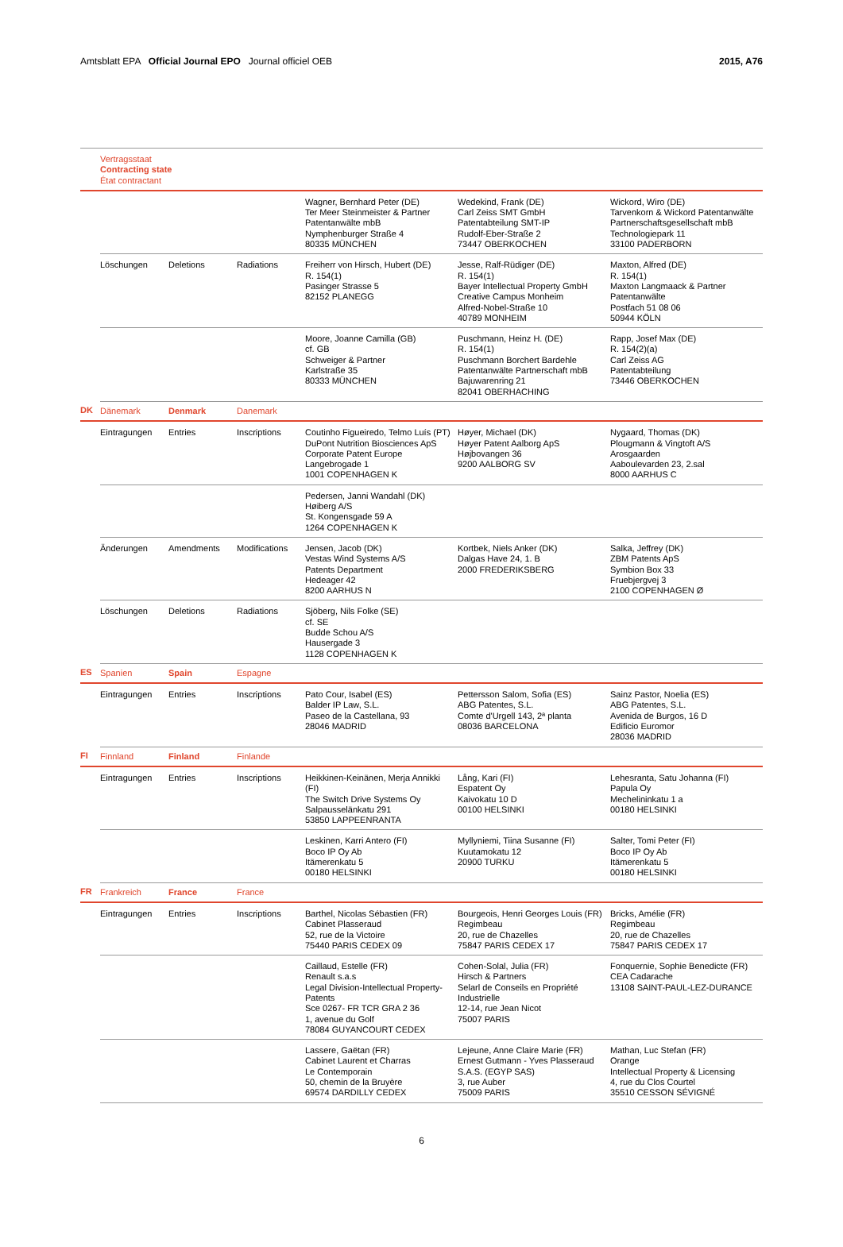Amtsblatt EPA Official Journal EPO Journal officiel OEB 2015, A76
| | Vertragsstaat Contracting state État contractant | | | | | |
| | | | | Wagner, Bernhard Peter (DE) Ter Meer Steinmeister & Partner Patentanwälte mbB Nymphenburger Straße 4 80335 MÜNCHEN | Wedekind, Frank (DE) Carl Zeiss SMT GmbH Patentabteilung SMT-IP Rudolf-Eber-Straße 2 73447 OBERKOCHEN | Wickord, Wiro (DE) Tarvenkorn & Wickord Patentanwälte Partnerschaftsgesellschaft mbB Technologiepark 11 33100 PADERBORN |
| | Löschungen | Deletions | Radiations | Freiherr von Hirsch, Hubert (DE) R. 154(1) Pasinger Strasse 5 82152 PLANEGG | Jesse, Ralf-Rüdiger (DE) R. 154(1) Bayer Intellectual Property GmbH Creative Campus Monheim Alfred-Nobel-Straße 10 40789 MONHEIM | Maxton, Alfred (DE) R. 154(1) Maxton Langmaack & Partner Patentanwälte Postfach 51 08 06 50944 KÖLN |
| | | | | Moore, Joanne Camilla (GB) cf. GB Schweiger & Partner Karlstraße 35 80333 MÜNCHEN | Puschmann, Heinz H. (DE) R. 154(1) Puschmann Borchert Bardehle Patentanwälte Partnerschaft mbB Bajuwarenring 21 82041 OBERHACHING | Rapp, Josef Max (DE) R. 154(2)(a) Carl Zeiss AG Patentabteilung 73446 OBERKOCHEN |
| DK | Dänemark | Denmark | Danemark | | | |
| | Eintragungen | Entries | Inscriptions | Coutinho Figueiredo, Telmo Luís (PT) DuPont Nutrition Biosciences ApS Corporate Patent Europe Langebrogade 1 1001 COPENHAGEN K | Høyer, Michael (DK) Høyer Patent Aalborg ApS Højbovangen 36 9200 AALBORG SV | Nygaard, Thomas (DK) Plougmann & Vingtoft A/S Arosgaarden Aaboulevarden 23, 2.sal 8000 AARHUS C |
| | | | | Pedersen, Janni Wandahl (DK) Høiberg A/S St. Kongensgade 59 A 1264 COPENHAGEN K | | |
| | Änderungen | Amendments | Modifications | Jensen, Jacob (DK) Vestas Wind Systems A/S Patents Department Hedeager 42 8200 AARHUS N | Kortbek, Niels Anker (DK) Dalgas Have 24, 1. B 2000 FREDERIKSBERG | Salka, Jeffrey (DK) ZBM Patents ApS Symbion Box 33 Fruebjergvej 3 2100 COPENHAGEN Ø |
| | Löschungen | Deletions | Radiations | Sjöberg, Nils Folke (SE) cf. SE Budde Schou A/S Hausergade 3 1128 COPENHAGEN K | | |
| ES | Spanien | Spain | Espagne | | | |
| | Eintragungen | Entries | Inscriptions | Pato Cour, Isabel (ES) Balder IP Law, S.L. Paseo de la Castellana, 93 28046 MADRID | Pettersson Salom, Sofia (ES) ABG Patentes, S.L. Comte d'Urgell 143, 2ª planta 08036 BARCELONA | Sainz Pastor, Noelia (ES) ABG Patentes, S.L. Avenida de Burgos, 16 D Edificio Euromor 28036 MADRID |
| FI | Finnland | Finland | Finlande | | | |
| | Eintragungen | Entries | Inscriptions | Heikkinen-Keinänen, Merja Annikki (FI) The Switch Drive Systems Oy Salpausselänkatu 291 53850 LAPPEENRANTA | Lång, Kari (FI) Espatent Oy Kaivokatu 10 D 00100 HELSINKI | Lehesranta, Satu Johanna (FI) Papula Oy Mechelininkatu 1 a 00180 HELSINKI |
| | | | | Leskinen, Karri Antero (FI) Boco IP Oy Ab Itämerenkatu 5 00180 HELSINKI | Myllyniemi, Tiina Susanne (FI) Kuutamokatu 12 20900 TURKU | Salter, Tomi Peter (FI) Boco IP Oy Ab Itämerenkatu 5 00180 HELSINKI |
| FR | Frankreich | France | France | | | |
| | Eintragungen | Entries | Inscriptions | Barthel, Nicolas Sébastien (FR) Cabinet Plasseraud 52, rue de la Victoire 75440 PARIS CEDEX 09 | Bourgeois, Henri Georges Louis (FR) Regimbeau 20, rue de Chazelles 75847 PARIS CEDEX 17 | Bricks, Amélie (FR) Regimbeau 20, rue de Chazelles 75847 PARIS CEDEX 17 |
| | | | | Caillaud, Estelle (FR) Renault s.a.s Legal Division-Intellectual Property-Patents Sce 0267- FR TCR GRA 2 36 1, avenue du Golf 78084 GUYANCOURT CEDEX | Cohen-Solal, Julia (FR) Hirsch & Partners Selarl de Conseils en Propriété Industrielle 12-14, rue Jean Nicot 75007 PARIS | Fonquernie, Sophie Benedicte (FR) CEA Cadarache 13108 SAINT-PAUL-LEZ-DURANCE |
| | | | | Lassere, Gaëtan (FR) Cabinet Laurent et Charras Le Contemporain 50, chemin de la Bruyère 69574 DARDILLY CEDEX | Lejeune, Anne Claire Marie (FR) Ernest Gutmann - Yves Plasseraud S.A.S. (EGYP SAS) 3, rue Auber 75009 PARIS | Mathan, Luc Stefan (FR) Orange Intellectual Property & Licensing 4, rue du Clos Courtel 35510 CESSON SÉVIGNÉ |
6